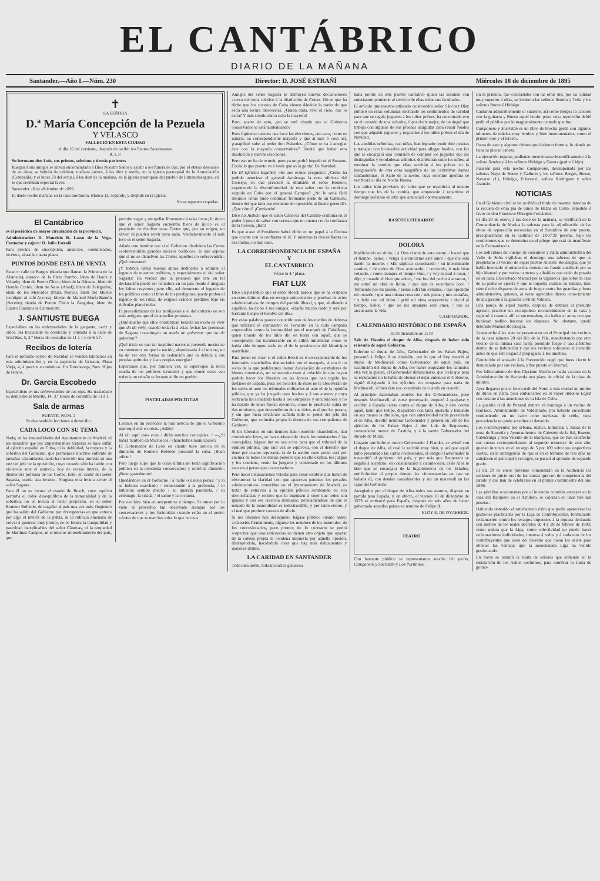EL CANTÁBRICO
DIARIO DE LA MAÑANA
Santander.—Año I.—Núm. 230 Director: D. JOSÉ ESTRAÑÍ Miércoles 18 de diciembre de 1895
✝
LA SEÑORA
D.ª María Concepción de la Pezuela
Y VELASCO
FALLECIÓ EN ESTA CIUDAD
el día 15 del corriente, después de recibir los Santos Sacramentos
R. I. P.
Su hermano don Luis, sus primos, sobrinos y demás parientes
Ruegan á sus amigos se sirvan encomendarla á Dios Nuestro Señor y asistir á los funerales que, por el eterno descanso de su alma, se habrán de celebrar, mañana jueves, á las diez y media, en la iglesia parroquial de la Anunciación (Compañía) y el lunes 23 del actual, á las diez de la mañana, en la iglesia parroquial del pueblo de Entrambasaguas, en lo que recibirán especial favor.
Santander 18 de diciembre de 1895.
El duelo recibe mañana en la casa mortuoria, Blanca 12, segundo, y despide en la iglesia.
No se reparten esquelas.
El Cantábrico
es el periódico de mayor circulación de la provincia.
Administrador: D. Mauricio R. Lasso de la Vega. Contador y cajero: D. Julio Estrañi.
Para precios de suscripción, anuncios, comunicados, etcétera, véase la cuarta plana
PUNTOS DONDE ESTÁ DE VENTA
Estanco calle de Burgos (tienda que llaman la Primera de la Alameda); estanco de la Plaza Pombo, ídem de Daoiz y Velarde; ídem de Puerto Chico; ídem de la Dársena; ídem de Hernán Cortés; ídem de Naos (Abad); ídem de Telégrafos; ídem de los Mercados (Plaza Nueva); ídem del Muelle (contiguo al café Ancora); kiosko de Manuel María Ramón (Becedo); tienda de Puerto Chico la Zanguina; ídem de Cuatro Caminos la Carmencita.
J. SANTIUSTE BUEGA
Especialista en las enfermedades de la garganta, nariz y oídos. Ha trasladado su domicilio y consulta á la calle de Wad-Ras, 5, 2.º Horas de consulta: de 11 á 1 y de 6 á 7.
Recibos de lotería
Para el próximo sorteo de Navidad se venden talonarios en esta administración y en la papelería de Urtasun, Plaza Vieja, 4, á precios económicos. En Torrelavega, Sres. Hijos de Hoyos.
Dr. García Escobedo
Especialista en las enfermedades de los ojos. Ha trasladado su domicilio al Muelle, 14, 3.º Horas de consulta: de 11 á 1.
Sala de armas
PUENTE, NÚM. 2
Se dan también lecciones á domicilio.
CADA LOCO CON SU TEMA
Nada; ni las inmoralidades del Ayuntamiento de Madrid, ni los desastres que por imperdonables torpezas se hace sufrir al ejército español en Cuba, ni la debilidad, la torpeza y la soberbia del Gobierno, que permanece inactivo enfrente de tamañas calamidades, nada ha merecido una protesta ni una voz del jefe de la oposición, cuyo corazón sólo ha latido con violencia ante el anuncio, hoy de escaso interés, de la disolución próxima de las Cortes. Esto, en sentir del señor Sagasta, «sería una locura». Ninguna otra locura siente el señor Sagasta.
Para él no es locura el estado de Bosch, cuyo espíritu perturba el doble desequilibrio de la inmoralidad y de la soberbia; no es locura el necio propósito, en el señor Romero Robledo, de engañar al país una vez más, fingiendo que ha salido del Gobierno por divergencias en que entrara por algo el interés de la patria, ni la ridícula amenaza de volver á guerrear muy pronto, no es locura la tranquilidad y pasividad inexplicables del señor Cánovas, ni la terquedad de Martínez Campos, ni el mismo atolondramiento del país, que
permite vagar y atropellar libremente á tales locos; lo único que el señor Sagasta encuentra fuera de juicio es el propósito de disolver unas Cortes que, por su origen, no sirven ni pueden servir para nada. Verdaderamente el más loco es el señor Sagasta.
Añade este hombre que si el Gobierno disolviera las Cortes «sobrevendrían grandes sucesos políticos»; lo que supone que si no se disuelven las Cortes aquéllos no sobrevendrán. ¡Qué travesura!
¡Y todavía habrá buenas almas dedicadas á admirar el ingenio de nuestros políticos, y especialmente el del señor Sagasta! En verdad que la promesa que late en tal declaración puede ser tentadora en un país donde á ninguna ley faltan creyentes; pero ello, así demuestra el ingenio de los políticos como el timo de los perdigones, puede probar el ingenio de los ratas, de exiguos cráneos perdidos bajo las ridículas planchuelas.
El procedimiento de los perdigones y el del entierro no son más antiguos que el de aquellas promesas.
¿Qué mucho que ellos constituyan todavía un modo de vivir que da de vivir, cuando todavía á estas fechas las promesas de Sagasta constituyen un modo de gobernar que da de gobernar?
¡Qué triste es que tal ineptitud nacional pretenda mostrarse en momentos en que la nación, abandonada á sí misma, no ha de ver otra forma de redención que la debida á sus propias aptitudes y á sus propias energías!
Esperemos que, por primera vez, se equivoque la terca osadía de los políticos turnantes y que donde estos ven todavía un rebaño se levante al fin un pueblo.
PINCELADAS POLÍTICAS
Leemos en un periódico la rara noticia de que el Gobierno marroquí está en crisis. ¡Adiós!
Al oír aquí esos ecos / dirán muchos concejales: / —¿Si habrá también en Marruecos / chanchullos municipales?
El Gobernador de León en cuanto tuvo noticia de la dimisión de Romero Robledo presentó la suya. ¡Buen adicto!
Pero luego supo que la crisis última no tenía significación política en la ortodoxia conservadora y retiró la dimisión. ¡Buen gastrónomo!
Quedándose en el Gobierno / á nadie ocasiona penas; / y si se hubiera marchado / renunciando á la prebenda, / lo hubieran sentido mucho / su querida parentela, / su estómago, la criada, / el sastre y la cocinera.
Por eso hizo bien en arrepentirse á tiempo. Se atuvo por lo visto al proverbio tan observado siempre por los conservadores y los fusionistas cuando están en el poder. «Antes de que te marches mira lo que haces.»
Amigos del señor Sagasta le atribuyen nuevas declaraciones acerca del tema relativo á la disolución de Cortes. Dicen que ha dicho que los sucesos de Cuba vienen dándole la razón de que sería una locura disolverlas. ¿Quién duda, vive el cielo, que lo sería? Y más siendo ahora suya la mayoría!
Pero, aparte de esto, ¿no se está viendo que el Gobierno conservador se está tambaleando?
Pues figúrense ustedes que hace las elecciones, que saca, como es natural, su correspondiente mayoría y que al mes ó cosa así, ¡cataplúm! sube al poder don Práxedes. ¿Cómo se va á arreglar éste con la mayoría conservadora? Tendrá que haber otra disolución y nuevas elecciones.
Pero eso no ha de ocurrir, pues ya no podrá impedir ni el Sursum-Corda lo que pronto va á venir que es la gorda! De Navidad.
De El Ejército Español: «Se nos ocurre preguntar: ¿Cómo ha podido autorizar el general Azcárraga la nota oficiosa del Consejo, en que presentó la dimisión el señor Romero, exponiendo la disconformidad de este señor con la conducta seguida en Cuba por el general Campos? ¿No le sería fácil decirnos cómo pudo continuar formando parte de un Gabinete, dentro del que latía ese elemento de oposición al ilustre general?» ¿Que cómo? ¡Comiendo!
Dice La Justicia que el señor Cánovas del Castillo continúa en el poder á pesar de saber con certeza que no cuenta con la confianza de la Corona. ¡Bah!
Es que acaso el Presidente habrá dicho en un papel á la Corona que cuente con la confianza de él. Y mientras la desconfianza no sea mutua, no hay caso.
LA CORRESPONDENCIA DE ESPAÑA
Y
EL CANTABRICO
Véase la 4.ª plana.
FIAT LUX
Dice un periódico que el señor Bosch parece que se ha ocupado en estos últimos días en recoger antecedentes y pruebas de actos administrativos de tiempos del partido liberal, y que, aludiendo á aquéllos, ha dicho á sus amigos: «Darán mucho ruido y seré por bastante tiempo el hombre del día.»
Por estas palabras parece conocido uno de los medios de defensa que utilizará el exministro de Fomento en la ruda campaña emprendida contra la inmoralidad por el marqués de Cabriñana, quien tirando de los hilos dio en tierra con aquél, que se conceptuaba tan invulnerable en el sillón ministerial como lo había sido tiempos atrás en el de la presidencia del Municipio madrileño.
Para poner en claro si el señor Bosch es ó no responsable de los inmorales chanchullos denunciados por el marqués, si era ó no socio de la que pudiéramos llamar Asociación de estafadores de bienes comunales, no se necesita traer á colación lo que hayan podido hacer los liberales en las épocas que han regido los destinos de España, pues los pecados de éstos no le absolverán de los suyos ni ante los tribunales ordinarios ni ante el de la opinión pública, que ya ha juzgado esos hechos y á sus autores y cuya sentencia ha alcanzado hasta á los cómplices y encubridores y no ha dejado de tener fuerza ejecutiva, como lo prueba la caída de dos ministros, que descendieron de sus sitios, mal que les pesara, y sin que fuera obstáculo sufrirla todo el poder del jefe del Gobierno, que estimaba propia la derrota de sus compañeros de Gabinete.
Si los liberales en sus tiempos han cometido chanchullos, han conculcado leyes, se han enriquecido desde los ministerios ó las concejalías, hágase luz en sus actos para que el tribunal de la opinión pública, que rara vez se equivoca, con el derecho que tiene por cuanto representa la de la nación cuyo poder está por encima de todos los demás poderes que en ella existen, los juzgue y los condene, como ha juzgado y condenado en los últimos sucesos á personajes conservadores.
Pero hacer insinuaciones veladas para crear sombras que traten de obscurecer la claridad con que aparecen patentes los pecados administrativos cometidos en el Ayuntamiento de Madrid, es tratar de extraviar á la opinión pública sembrando en ella desconfianzas y recelos que la impulsen á creer que todos son iguales y con esa creencia desmayar, persuadiéndose de que el reinado de la inmoralidad es indestructible, y por tanto eterno, y el mal que produce carezca de alivio.
Si los liberales han delinquido, hágase público cuanto antes; acúseseles formalmente, díganse los nombres de los inmorales, de los concusionarios, pero pronto; de lo contrario se podrá sospechar que esas reticencias no tienen otro objeto que apartar de la cabeza propia la condena impuesta por aquella opinión, distrayéndola, haciéndola creer que hay más delincuentes y mayores delitos.
LA CARIDAD EN SANTANDER
Toda idea noble, toda iniciativa generosa
halla pronto en este pueblo caritativo quien las secunde con entusiasmo poniendo al servicio de ellas todas sus facultades.
El artículo que nuestro estimado colaborador señor Sánchez Díaz publicó en estas columnas excitando los sentimientos de caridad para que se regale juguetes á los niños pobres, ha encontrado eco en el corazón de una señorita, ó por decir mejor, de un ángel que trabaja con algunas de sus jóvenes amiguitas para reunir fondos con que adquirir juguetes y regalarlos á los niños pobres el día de Navidad.
Las aludidas señoritas, casi niñas, han logrado reunir diez pesetas y trabajan con incansable actividad para allegar fondos, con los que se encargará una comisión de comprar los juguetes que las distinguidas y bondadosas señoritas distribuirán entre los niños, al terminar la comida que ellas servirán á los pobres en la inauguración de otra obra magnífica de las caritativas damas santanderinas, el Asilo de la noche, cuya solemne apertura se verificará el día de Noche Buena.
Los niños irán provistos de vales que se repartirán al mismo tiempo que los de la comida, que empezarán á repartirse el domingo próximo en sitio que anunciará oportunamente.
RASCOS LITERARIOS
DOLORA
Maldiciendo mi dolor, / á Dios clamé de esta suerte: / haced que el tiempo, Señor, / venga á arrancarme este amor / que me está dando la muerte. / Mis súplicas escuchando / su interminable camino, / de orden de Dios acortando; / corriendo, ó más bien volando, / como siempre el tiempo vino, / y voy tu mal á curar, / dijo; y cuando el bien que adoro, / me fue del pecho á arrancar, / me entró un afán de llorar, / que aún de recordarlo lloro. / Temiendo por mi pasión, / penas sufrí tan extrañas, / que aprendió mi corazón / que una misma cosa son / mis penas y mis entrañas, / y feliz con mi dolor / gritó mi alma arrepentida: / decid al tiempo, Señor, / que no me arranque este amor, / que es arrancarme la vida.
CAMPOAMOR.
CALENDARIO HISTÓRICO DE ESPAÑA
18 de diciembre de 1573
Sale de Flandes el duque de Alba, después de haber sido relevado de aquel Gobierno.
Enfermo el duque de Alba, Gobernador de los Países Bajos, presentó á Felipe II su dimisión, por lo que el Rey mandó al duque de Medinaceli como Gobernador de aquel país, en sustitución del duque de Alba, por haber empezado los naturales otra vez la guerra, el Gobernador dimisionario, que creía que para su reputación no le había de abonar el dejar entonces el Gobierno, siguió dirigiendo á los ejércitos sin ocuparse para nada de Medinaceli, si bien éste era consultado de cuando en cuando.
Al principio marchaban acordes los dos Gobernadores, pero después Medinaceli, al verse postergado, empezó á quejarse y escribir á España cartas contra el duque de Alba, y éste contra aquél, tanto que Felipe, disgustado con tanta querella y teniendo en sus manos la dimisión, que con anterioridad había presentado el de Alba, decidió nombrar Gobernador y general en jefe de los ejércitos de los Países Bajos á don Luis de Requesens, comendador mayor de Castilla, y á la sazón Gobernador del ducado de Milán.
Llegado que hubo el nuevo Gobernador á Flandes, se avistó con el duque de Alba, el cual le recibió muy bien, y así que aquél hubo presentado las cartas credenciales, el antiguo Gobernador le transmitió el gobierno del país, y por más que Requesens se negaba á aceptarlo, en consideración á su antecesor, el de Alba le hizo que se encargara de la lugartenencia de los Estados, notificándole al propio tiempo las circunstancias en que se hallaba él, con deudas considerables y sin un maravedí en las cajas del Gobierno.
Arreglados por el duque de Alba todos sus asuntos, dispuso su partida para España, y, en efecto, el viernes 18 de diciembre de 1573 se embarcó para España, después de seis años de haber gobernado aquellos países en nombre de Felipe II.
ELOY E. DE OYARBIDE.
TEATRO
Con bastante público se representaron anoche Un pleito, Campanero y Sacristán y Los Puritanos.
En la primera, que contrastaba con las otras dos, por su calidad muy superior á ellas, se lucieron las señoras Sendra y Toda y los señores Bueso é Hidalgo.
Cantaron admirablemente el cuarteto, así como Berges la canción con la guitarra y Bueso aquel bonito polo, cuya repetición debió pedir el público por lo magistralmente cantado que fue.
Campanero y Sacristán es un libro de brocha gorda con algunos números de música muy bonitos y bien instrumentados como el primer coro y el terceto.
Fuera de esto y algunos chistes que hicieron fortuna, lo demás no tiene ni pies ni cabeza.
La ejecución regular, pudiendo mencionarse honoríficamente á la señora Sendra y á los señores Hidalgo y Guerra (padre é hijo).
Función para esta noche: Campanone, desempeñada por las señoras Naya de Bueso y Galindo y los señores Berges, Bueso, Navarro (J.), Hidalgo, Echavarri, señora Rodríguez y señor Asensio.
NOTICIAS
En el Gobierno civil se ha recibido el título de maestro interino de la escuela de obra pía de niños de Hazas en Cesto, expedido á favor de don Francisco Obregón Fernández.
El día 20 de enero, á las doce de la mañana, se verificará en la Comandancia de Marina la subasta para la adjudicación de las obras de reparación necesarias en el Semáforo de este puerto, presupuestadas en la cantidad de 1.007'20 pesetas, bajo las condiciones que se determina en el pliego que está de manifiesto en la Comandancia.
Los individuos del cuerpo de consumos y Junta administrativa del Valle de Soba vigilaban el domingo una taberna de que es propietario el vecino de aquel pueblo Aniceto Bocanegra, que ya había intentado el mismo día cometer un fraude auxiliado por su hijo Manuel y por varios canteros y albañiles que están de posada en su casa. Exacerbado Manuel por la vigilancia que sobre la casa de su padre se ejercía y que le impedía realizar su intento, hizo siete ú ocho disparos de arma de fuego contra los guardias y Junta administrativa, quienes, al verse agredidos dieron conocimiento de la agresión á la guardia civil de Valnera.
Una pareja de aquel puesto, después de detener al presunto agresor, practicó un escrupuloso reconocimiento en la casa y registró á cuantos allí se encontraban, sin hallar el arma con que hubieran podido hacerse los disparos. No obstante, quedó detenido Manuel Bocanegra.
Anteanoche á las siete se presentaron en el Principal dos vecinos de la casa número 20 del Río de la Pila, manifestando que otro vecino de la misma casa había prendido fuego á una alfombra dentro de su habitación y que los vecinos sofocaron el incendio antes de que éste llegara á propagarse á los muebles.
Conducido el acusado á la Prevención negó que fuera cierto lo denunciado por sus vecinos, y fue puesto en libertad.
Por fallecimiento de don Cipriano Martín se halla vacante en la Administración de Hacienda una plaza de oficial de la clase de quintos.
Ayer llegaron por el ferrocarril del Norte á esta ciudad un millón de duros en plata, para embarcarlos en el vapor Antonio López con destino á las atenciones de la Isla de Cuba.
La guardia civil de Pozazal detuvo el domingo á un vecino de Barriuco, Ayuntamiento de Valdeprado, por haberle encontrado conduciendo en un carro ocho traviesas de roble, cuya procedencia no pudo acreditar el detenido.
Los contribuyentes por urbana, rústica, industrial y minas de la zona de Santoña y Ayuntamientos de Cabezón de la Sal, Ruente, Cabuérniga y San Vicente de la Barquera, que no han satisfecho sus cuotas correspondientes al segundo trimestre de este año, quedan incursos en el recargo de 5 por 100 sobre sus respectivas cuotas, en la inteligencia de que si en el término de tres días no satisfacen el principal y recargos, se pasará al apremio de segundo grado.
El día 20 de enero próximo comenzarán en la Audiencia las sesiones de juicio oral de las causas que son de competencia del jurado y que han de celebrarse en el primer cuatrimestre del año 1896.
Las pérdidas ocasionadas por el incendio ocurrido anteayer en la casa del Barquero en el Astillero, se calculan en unas tres mil pesetas.
Habiendo obtenido el satisfactorio éxito que podía apetecerse las gestiones practicadas por la Liga de Contribuyentes, formulando reclamación contra los recargos impuestos á la riqueza declarada con motivo de los reales decretos de 4 y 28 de febrero de 1893; como quiera que la Liga, como colectividad no puede hacer reclamaciones individuales, interesa á todos y á cada uno de los contribuyentes que usen del derecho que crean les asiste para obtener las ventajas que la mencionada Liga ha venido gestionando.
En breve se reunirá la Junta de señoras que entiende en la instalación de los Asilos nocturnos, para nombrar la Junta de gobier-